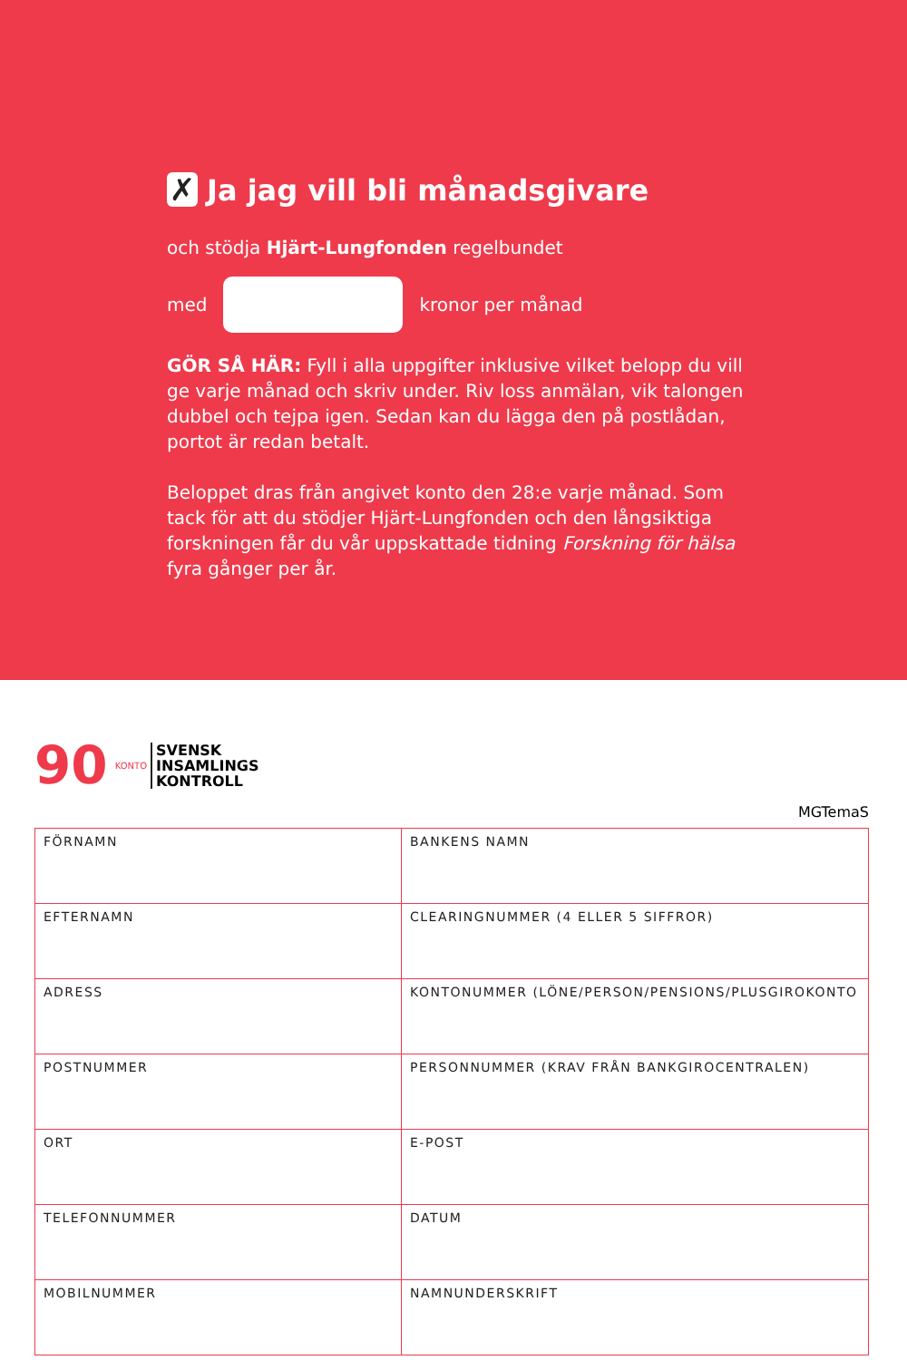✗ Ja jag vill bli månadsgivare
och stödja Hjärt-Lungfonden regelbundet
med kronor per månad
GÖR SÅ HÄR: Fyll i alla uppgifter inklusive vilket belopp du vill ge varje månad och skriv under. Riv loss anmälan, vik talongen dubbel och tejpa igen. Sedan kan du lägga den på postlådan, portot är redan betalt.
Beloppet dras från angivet konto den 28:e varje månad. Som tack för att du stödjer Hjärt-Lungfonden och den långsiktiga forskningen får du vår uppskattade tidning Forskning för hälsa fyra gånger per år.
90 KONTO
SVENSK
INSAMLINGS
KONTROLL
MGTemaS
| FÖRNAMN | BANKENS NAMN |
| EFTERNAMN | CLEARINGNUMMER (4 ELLER 5 SIFFROR) |
| ADRESS | KONTONUMMER (LÖNE/PERSON/PENSIONS/PLUSGIROKONTO |
| POSTNUMMER | PERSONNUMMER (KRAV FRÅN BANKGIROCENTRALEN) |
| ORT | E-POST |
| TELEFONNUMMER | DATUM |
| MOBILNUMMER | NAMNUNDERSKRIFT |